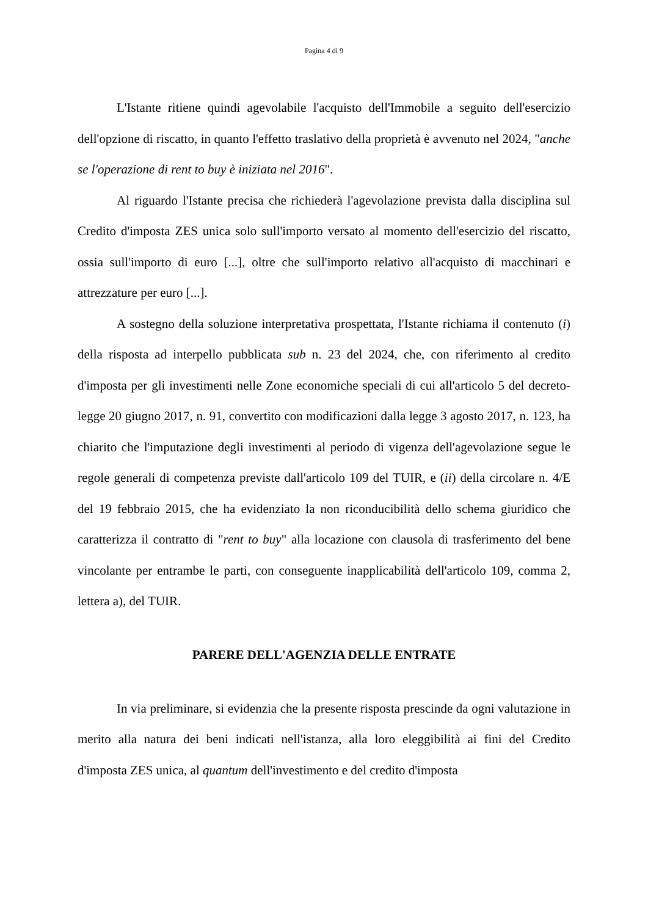Pagina 4 di 9
L'Istante ritiene quindi agevolabile l'acquisto dell'Immobile a seguito dell'esercizio dell'opzione di riscatto, in quanto l'effetto traslativo della proprietà è avvenuto nel 2024, "anche se l'operazione di rent to buy è iniziata nel 2016".
Al riguardo l'Istante precisa che richiederà l'agevolazione prevista dalla disciplina sul Credito d'imposta ZES unica solo sull'importo versato al momento dell'esercizio del riscatto, ossia sull'importo di euro [...], oltre che sull'importo relativo all'acquisto di macchinari e attrezzature per euro [...].
A sostegno della soluzione interpretativa prospettata, l'Istante richiama il contenuto (i) della risposta ad interpello pubblicata sub n. 23 del 2024, che, con riferimento al credito d'imposta per gli investimenti nelle Zone economiche speciali di cui all'articolo 5 del decreto-legge 20 giugno 2017, n. 91, convertito con modificazioni dalla legge 3 agosto 2017, n. 123, ha chiarito che l'imputazione degli investimenti al periodo di vigenza dell'agevolazione segue le regole generali di competenza previste dall'articolo 109 del TUIR, e (ii) della circolare n. 4/E del 19 febbraio 2015, che ha evidenziato la non riconducibilità dello schema giuridico che caratterizza il contratto di "rent to buy" alla locazione con clausola di trasferimento del bene vincolante per entrambe le parti, con conseguente inapplicabilità dell'articolo 109, comma 2, lettera a), del TUIR.
PARERE DELL'AGENZIA DELLE ENTRATE
In via preliminare, si evidenzia che la presente risposta prescinde da ogni valutazione in merito alla natura dei beni indicati nell'istanza, alla loro eleggibilità ai fini del Credito d'imposta ZES unica, al quantum dell'investimento e del credito d'imposta